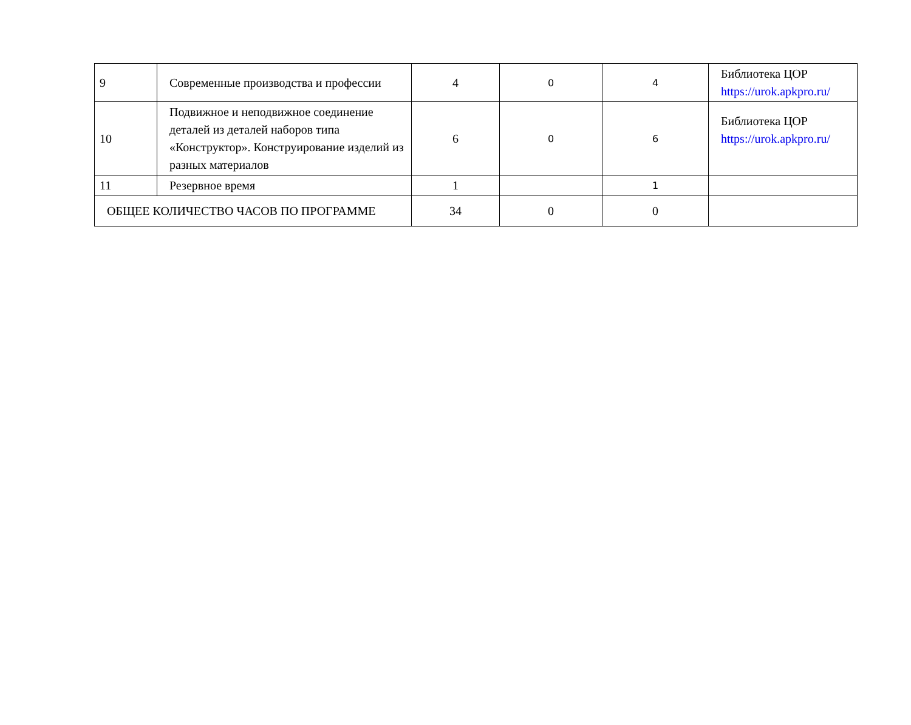| 9 | Современные производства и профессии | 4 | 0 | 4 | Библиотека ЦОР https://urok.apkpro.ru/ |
| 10 | Подвижное и неподвижное соединение деталей из деталей наборов типа «Конструктор». Конструирование изделий из разных материалов | 6 | 0 | 6 | Библиотека ЦОР https://urok.apkpro.ru/ |
| 11 | Резервное время | 1 | | 1 | |
| ОБЩЕЕ КОЛИЧЕСТВО ЧАСОВ ПО ПРОГРАММЕ | | 34 | 0 | 0 | |